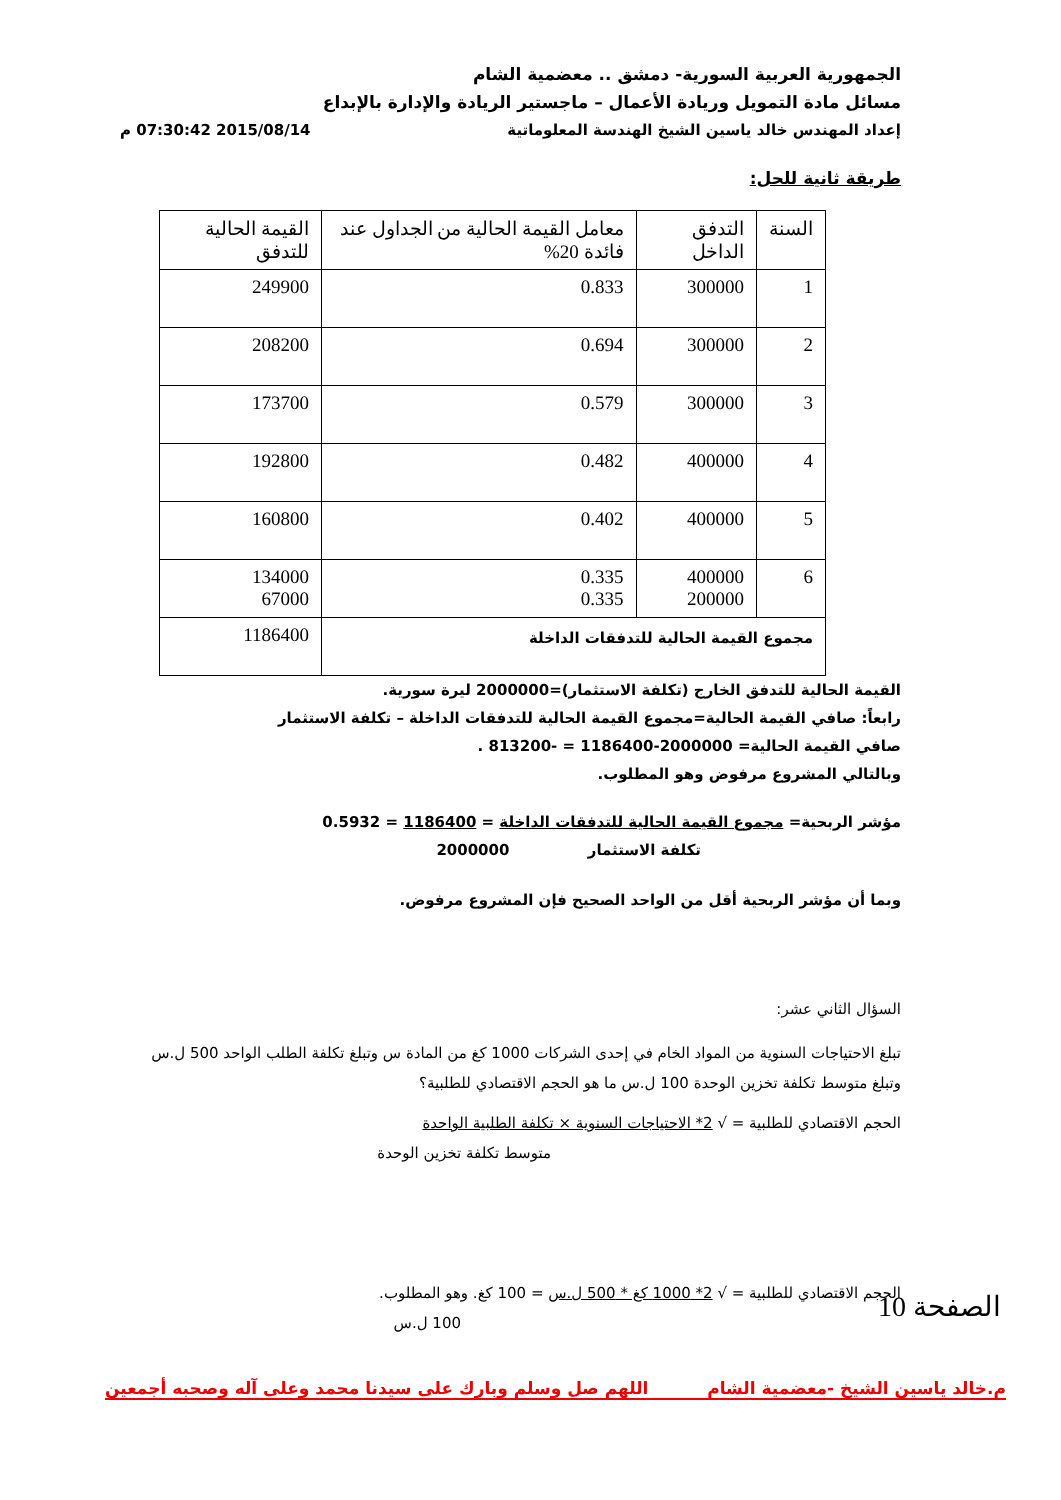الجمهورية العربية السورية- دمشق .. معضمية الشام
مسائل مادة التمويل وريادة الأعمال – ماجستير الريادة والإدارة بالإبداع
إعداد المهندس خالد ياسين الشيخ الهندسة المعلوماتية 2015/08/14 07:30:42 م
طريقة ثانية للحل:
| السنة | التدفق الداخل | معامل القيمة الحالية من الجداول عند فائدة 20% | القيمة الحالية للتدفق |
| 1 | 300000 | 0.833 | 249900 |
| 2 | 300000 | 0.694 | 208200 |
| 3 | 300000 | 0.579 | 173700 |
| 4 | 400000 | 0.482 | 192800 |
| 5 | 400000 | 0.402 | 160800 |
| 6 | 400000 200000 | 0.335 0.335 | 134000 67000 |
| مجموع القيمة الحالية للتدفقات الداخلة | | | 1186400 |
القيمة الحالية للتدفق الخارج (تكلفة الاستثمار)=2000000 ليرة سورية.
رابعاً: صافي القيمة الحالية=مجموع القيمة الحالية للتدفقات الداخلة – تكلفة الاستثمار
صافي القيمة الحالية= 2000000-1186400 = -813200 .
وبالتالي المشروع مرفوض وهو المطلوب.
مؤشر الربحية= مجموع القيمة الحالية للتدفقات الداخلة = 1186400 = 0.5932
تكلفة الاستثمار 2000000
وبما أن مؤشر الربحية أقل من الواحد الصحيح فإن المشروع مرفوض.
السؤال الثاني عشر:
تبلغ الاحتياجات السنوية من المواد الخام في إحدى الشركات 1000 كغ من المادة س وتبلغ تكلفة الطلب الواحد 500 ل.س وتبلغ متوسط تكلفة تخزين الوحدة 100 ل.س ما هو الحجم الاقتصادي للطلبية؟
الحجم الاقتصادي للطلبية = √ 2* الاحتياجات السنوية × تكلفة الطلبية الواحدة
متوسط تكلفة تخزين الوحدة
الحجم الاقتصادي للطلبية = √ 2* 1000 كغ * 500 ل.س = 100 كغ. وهو المطلوب.
100 ل.س
م.خالد ياسين الشيخ -معضمية الشام اللهم صل وسلم وبارك على سيدنا محمد وعلى آله وصحبه أجمعين
الصفحة 10